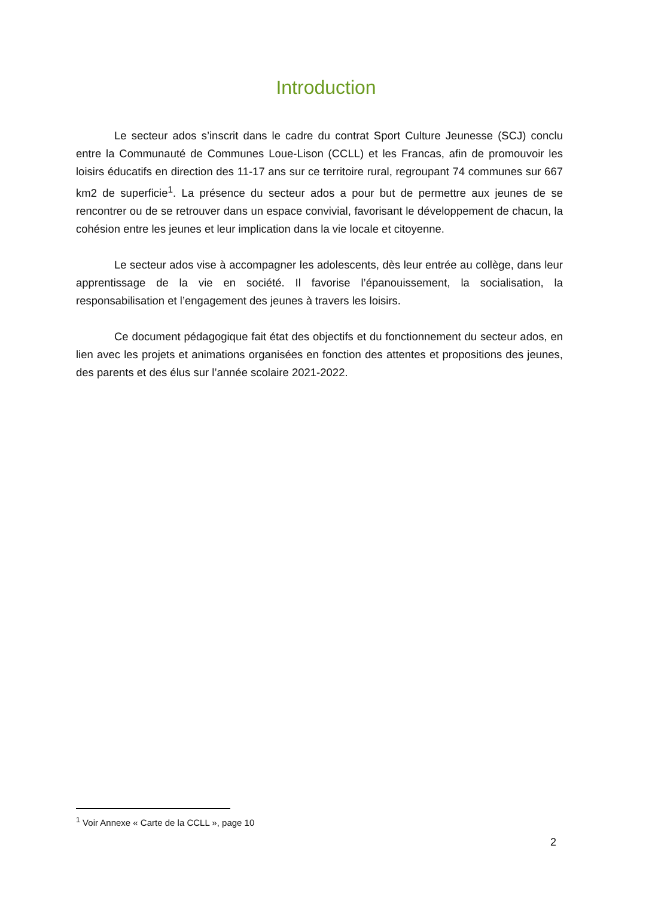Introduction
Le secteur ados s’inscrit dans le cadre du contrat Sport Culture Jeunesse (SCJ) conclu entre la Communauté de Communes Loue-Lison (CCLL) et les Francas, afin de promouvoir les loisirs éducatifs en direction des 11-17 ans sur ce territoire rural, regroupant 74 communes sur 667 km2 de superficie<sup>1</sup>. La présence du secteur ados a pour but de permettre aux jeunes de se rencontrer ou de se retrouver dans un espace convivial, favorisant le développement de chacun, la cohésion entre les jeunes et leur implication dans la vie locale et citoyenne.
Le secteur ados vise à accompagner les adolescents, dès leur entrée au collège, dans leur apprentissage de la vie en société. Il favorise l’épanouissement, la socialisation, la responsabilisation et l’engagement des jeunes à travers les loisirs.
Ce document pédagogique fait état des objectifs et du fonctionnement du secteur ados, en lien avec les projets et animations organisées en fonction des attentes et propositions des jeunes, des parents et des élus sur l’année scolaire 2021-2022.
<sup>1</sup> Voir Annexe « Carte de la CCLL », page 10
2